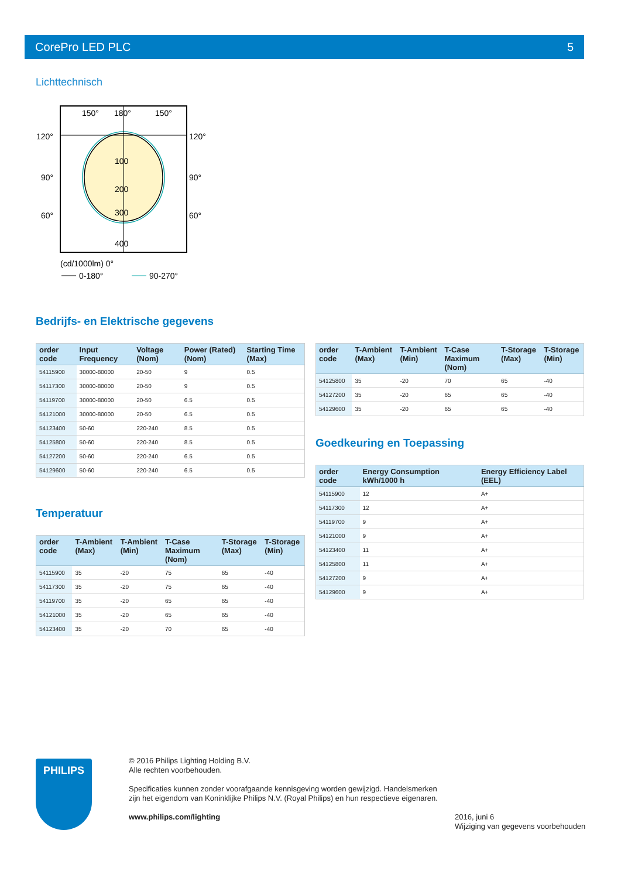CorePro LED PLC 5
Lichttechnisch
150°
180°
150°
120°
120°
90°
90°
60°
60°
100
200
300
400
(cd/1000lm) 0°
0-180°
90-270°
Bedrijfs- en Elektrische gegevens
| order code | Input Frequency | Voltage (Nom) | Power (Rated) (Nom) | Starting Time (Max) |
| --- | --- | --- | --- | --- |
| 54115900 | 30000-80000 | 20-50 | 9 | 0.5 |
| 54117300 | 30000-80000 | 20-50 | 9 | 0.5 |
| 54119700 | 30000-80000 | 20-50 | 6.5 | 0.5 |
| 54121000 | 30000-80000 | 20-50 | 6.5 | 0.5 |
| 54123400 | 50-60 | 220-240 | 8.5 | 0.5 |
| 54125800 | 50-60 | 220-240 | 8.5 | 0.5 |
| 54127200 | 50-60 | 220-240 | 6.5 | 0.5 |
| 54129600 | 50-60 | 220-240 | 6.5 | 0.5 |
Temperatuur
| order code | T-Ambient (Max) | T-Ambient (Min) | T-Case Maximum (Nom) | T-Storage (Max) | T-Storage (Min) |
| --- | --- | --- | --- | --- | --- |
| 54115900 | 35 | -20 | 75 | 65 | -40 |
| 54117300 | 35 | -20 | 75 | 65 | -40 |
| 54119700 | 35 | -20 | 65 | 65 | -40 |
| 54121000 | 35 | -20 | 65 | 65 | -40 |
| 54123400 | 35 | -20 | 70 | 65 | -40 |
| order code | T-Ambient (Max) | T-Ambient (Min) | T-Case Maximum (Nom) | T-Storage (Max) | T-Storage (Min) |
| --- | --- | --- | --- | --- | --- |
| 54125800 | 35 | -20 | 70 | 65 | -40 |
| 54127200 | 35 | -20 | 65 | 65 | -40 |
| 54129600 | 35 | -20 | 65 | 65 | -40 |
Goedkeuring en Toepassing
| order code | Energy Consumption kWh/1000 h | Energy Efficiency Label (EEL) |
| --- | --- | --- |
| 54115900 | 12 | A+ |
| 54117300 | 12 | A+ |
| 54119700 | 9 | A+ |
| 54121000 | 9 | A+ |
| 54123400 | 11 | A+ |
| 54125800 | 11 | A+ |
| 54127200 | 9 | A+ |
| 54129600 | 9 | A+ |
PHILIPS
© 2016 Philips Lighting Holding B.V.
Alle rechten voorbehouden.
Specificaties kunnen zonder voorafgaande kennisgeving worden gewijzigd. Handelsmerken
zijn het eigendom van Koninklijke Philips N.V. (Royal Philips) en hun respectieve eigenaren.
www.philips.com/lighting
2016, juni 6
Wijziging van gegevens voorbehouden